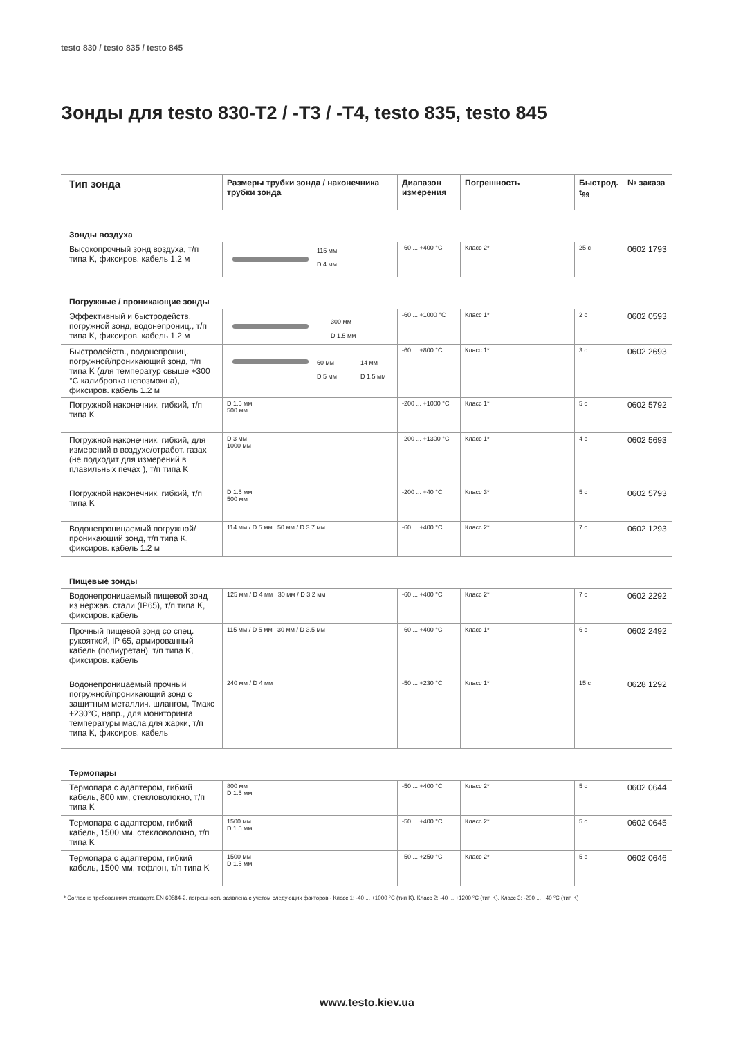testo 830 / testo 835 / testo 845
Зонды для testo 830-T2 / -T3 / -T4, testo 835, testo 845
| Тип зонда | Размеры трубки зонда / наконечника трубки зонда | Диапазон измерения | Погрешность | Быстрод. t<sub>99</sub> | № заказа |
| --- | --- | --- | --- | --- | --- |
| Зонды воздуха | | | | | |
| Высокопрочный зонд воздуха, т/п типа K, фиксиров. кабель 1.2 м | 115 мм D 4 мм | -60 ... +400 °C | Класс 2* | 25 с | 0602 1793 |
| Погружные / проникающие зонды | | | | | |
| Эффективный и быстродейств. погружной зонд, водонепрониц., т/п типа K, фиксиров. кабель 1.2 м | 300 мм D 1.5 мм | -60 ... +1000 °C | Класс 1* | 2 с | 0602 0593 |
| Быстродейств., водонепрониц. погружной/проникающий зонд, т/п типа K (для температур свыше +300 °C калибровка невозможна), фиксиров. кабель 1.2 м | 60 мм D 5 мм 14 мм D 1.5 мм | -60 ... +800 °C | Класс 1* | 3 с | 0602 2693 |
| Погружной наконечник, гибкий, т/п типа K | D 1.5 мм 500 мм | -200 ... +1000 °C | Класс 1* | 5 с | 0602 5792 |
| Погружной наконечник, гибкий, для измерений в воздухе/отработ. газах (не подходит для измерений в плавильных печах ), т/п типа K | D 3 мм 1000 мм | -200 ... +1300 °C | Класс 1* | 4 с | 0602 5693 |
| Погружной наконечник, гибкий, т/п типа K | D 1.5 мм 500 мм | -200 ... +40 °C | Класс 3* | 5 с | 0602 5793 |
| Водонепроницаемый погружной/ проникающий зонд, т/п типа K, фиксиров. кабель 1.2 м | 114 мм / D 5 мм 50 мм / D 3.7 мм | -60 ... +400 °C | Класс 2* | 7 с | 0602 1293 |
| Пищевые зонды | | | | | |
| Водонепроницаемый пищевой зонд из нержав. стали (IP65), т/п типа K, фиксиров. кабель | 125 мм / D 4 мм 30 мм / D 3.2 мм | -60 ... +400 °C | Класс 2* | 7 с | 0602 2292 |
| Прочный пищевой зонд со спец. рукояткой, IP 65, армированный кабель (полиуретан), т/п типа K, фиксиров. кабель | 115 мм / D 5 мм 30 мм / D 3.5 мм | -60 ... +400 °C | Класс 1* | 6 с | 0602 2492 |
| Водонепроницаемый прочный погружной/проникающий зонд с защитным металлич. шлангом, Тмакс +230°C, напр., для мониторинга температуры масла для жарки, т/п типа K, фиксиров. кабель | 240 мм / D 4 мм | -50 ... +230 °C | Класс 1* | 15 с | 0628 1292 |
| Термопары | | | | | |
| Термопара с адаптером, гибкий кабель, 800 мм, стекловолокно, т/п типа K | 800 мм D 1.5 мм | -50 ... +400 °C | Класс 2* | 5 с | 0602 0644 |
| Термопара с адаптером, гибкий кабель, 1500 мм, стекловолокно, т/п типа K | 1500 мм D 1.5 мм | -50 ... +400 °C | Класс 2* | 5 с | 0602 0645 |
| Термопара с адаптером, гибкий кабель, 1500 мм, тефлон, т/п типа K | 1500 мм D 1.5 мм | -50 ... +250 °C | Класс 2* | 5 с | 0602 0646 |
* Согласно требованиям стандарта EN 60584-2, погрешность заявлена с учетом следующих факторов - Класс 1: -40 ... +1000 °C (тип K), Класс 2: -40 ... +1200 °C (тип K), Класс 3: -200 ... +40 °C (тип K)
www.testo.kiev.ua